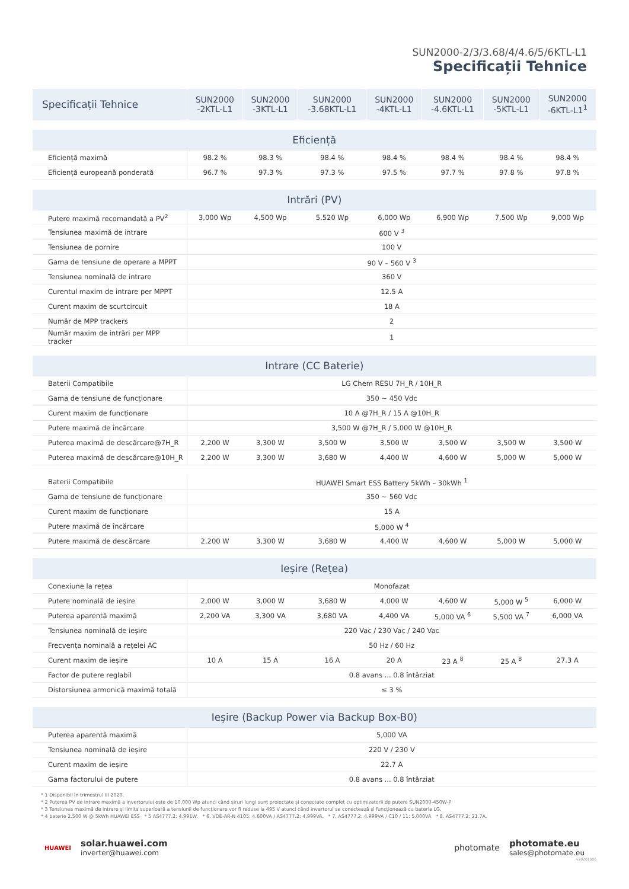SUN2000-2/3/3.68/4/4.6/5/6KTL-L1
Specificații Tehnice
| Specificații Tehnice | SUN2000 -2KTL-L1 | SUN2000 -3KTL-L1 | SUN2000 -3.68KTL-L1 | SUN2000 -4KTL-L1 | SUN2000 -4.6KTL-L1 | SUN2000 -5KTL-L1 | SUN2000 -6KTL-L1<sup>1</sup> |
| --- | --- | --- | --- | --- | --- | --- | --- |
| Eficiență | | | | | | | |
| Eficiență maximă | 98.2 % | 98.3 % | 98.4 % | 98.4 % | 98.4 % | 98.4 % | 98.4 % |
| Eficiență europeană ponderată | 96.7 % | 97.3 % | 97.3 % | 97.5 % | 97.7 % | 97.8 % | 97.8 % |
| Intrări (PV) | | | | | | | |
| Putere maximă recomandată a PV<sup>2</sup> | 3,000 Wp | 4,500 Wp | 5,520 Wp | 6,000 Wp | 6,900 Wp | 7,500 Wp | 9,000 Wp |
| Tensiunea maximă de intrare | 600 V <sup>3</sup> | | | | | | |
| Tensiunea de pornire | 100 V | | | | | | |
| Gama de tensiune de operare a MPPT | 90 V – 560 V <sup>3</sup> | | | | | | |
| Tensiunea nominală de intrare | 360 V | | | | | | |
| Curentul maxim de intrare per MPPT | 12.5 A | | | | | | |
| Curent maxim de scurtcircuit | 18 A | | | | | | |
| Număr de MPP trackers | 2 | | | | | | |
| Număr maxim de intrări per MPP tracker | 1 | | | | | | |
| Intrare (CC Baterie) | | | | | | | |
| Baterii Compatibile | LG Chem RESU 7H_R / 10H_R | | | | | | |
| Gama de tensiune de funcționare | 350 ~ 450 Vdc | | | | | | |
| Curent maxim de funcționare | 10 A @7H_R / 15 A @10H_R | | | | | | |
| Putere maximă de încărcare | 3,500 W @7H_R / 5,000 W @10H_R | | | | | | |
| Puterea maximă de descărcare@7H_R | 2,200 W | 3,300 W | 3,500 W | 3,500 W | 3,500 W | 3,500 W | 3,500 W |
| Puterea maximă de descărcare@10H_R | 2,200 W | 3,300 W | 3,680 W | 4,400 W | 4,600 W | 5,000 W | 5,000 W |
| Baterii Compatibile | HUAWEI Smart ESS Battery 5kWh – 30kWh <sup>1</sup> | | | | | | |
| Gama de tensiune de funcționare | 350 ~ 560 Vdc | | | | | | |
| Curent maxim de funcționare | 15 A | | | | | | |
| Putere maximă de încărcare | 5,000 W <sup>4</sup> | | | | | | |
| Putere maximă de descărcare | 2,200 W | 3,300 W | 3,680 W | 4,400 W | 4,600 W | 5,000 W | 5,000 W |
| Ieșire (Rețea) | | | | | | | |
| Conexiune la rețea | Monofazat | | | | | | |
| Putere nominală de ieșire | 2,000 W | 3,000 W | 3,680 W | 4,000 W | 4,600 W | 5,000 W <sup>5</sup> | 6,000 W |
| Puterea aparentă maximă | 2,200 VA | 3,300 VA | 3,680 VA | 4,400 VA | 5,000 VA <sup>6</sup> | 5,500 VA <sup>7</sup> | 6,000 VA |
| Tensiunea nominală de ieșire | 220 Vac / 230 Vac / 240 Vac | | | | | | |
| Frecvența nominală a rețelei AC | 50 Hz / 60 Hz | | | | | | |
| Curent maxim de ieșire | 10 A | 15 A | 16 A | 20 A | 23 A <sup>8</sup> | 25 A <sup>8</sup> | 27.3 A |
| Factor de putere reglabil | 0.8 avans ... 0.8 întârziat | | | | | | |
| Distorsiunea armonică maximă totală | ≤ 3 % | | | | | | |
| Ieșire (Backup Power via Backup Box-B0) | | | | | | | |
| Puterea aparentă maximă | 5,000 VA | | | | | | |
| Tensiunea nominală de ieșire | 220 V / 230 V | | | | | | |
| Curent maxim de ieșire | 22.7 A | | | | | | |
| Gama factorului de putere | 0.8 avans ... 0.8 întârziat | | | | | | |
* 1 Disponibil în trimestrul III 2020.
* 2 Puterea PV de intrare maximă a invertorului este de 10.000 Wp atunci când șiruri lungi sunt proiectate și conectate complet cu optimizatorii de putere SUN2000-450W-P
* 3 Tensiunea maximă de intrare și limita superioară a tensiunii de funcționare vor fi reduse la 495 V atunci când invertorul se conectează și funcționează cu bateria LG.
* 4 baterie 2.500 W @ 5kWh HUAWEI ESS * 5 AS4777.2: 4.991W. * 6. VDE-AR-N 4105: 4.600VA / AS4777.2: 4.999VA. * 7. AS4777.2: 4.999VA / C10 / 11: 5.000VA * 8. AS4777.2: 21.7A.
HUAWEI
solar.huawei.com
inverter@huawei.com
photomate
photomate.eu
sales@photomate.eu
v20201006